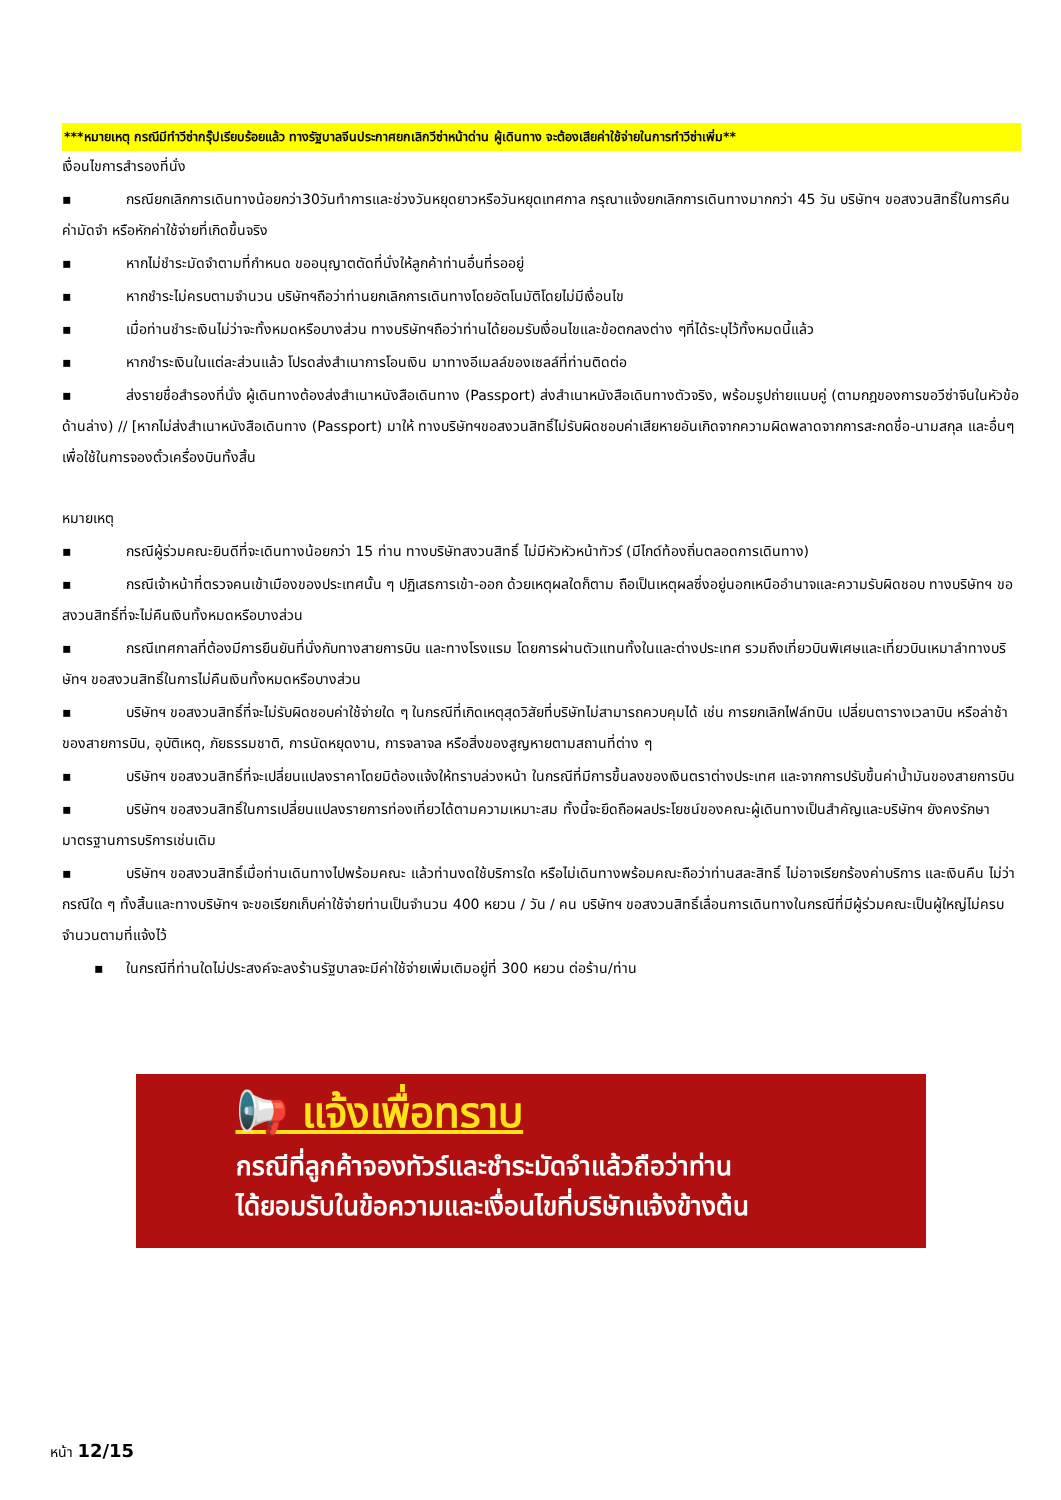***หมายเหตุ กรณีมีทำวีซ่ากรุ๊ปเรียบร้อยแล้ว ทางรัฐบาลจีนประกาศยกเลิกวีซ่าหน้าด่าน ผู้เดินทาง จะต้องเสียค่าใช้จ่ายในการทำวีซ่าเพิ่ม**
เงื่อนไขการสำรองที่นั่ง
▪ กรณียกเลิกการเดินทางน้อยกว่า30วันทำการและช่วงวันหยุดยาวหรือวันหยุดเทศกาล กรุณาแจ้งยกเลิกการเดินทางมากกว่า 45 วัน บริษัทฯ ขอสงวนสิทธิ์ในการคืนค่ามัดจำ หรือหักค่าใช้จ่ายที่เกิดขึ้นจริง
▪ หากไม่ชำระมัดจำตามที่กำหนด ขออนุญาตตัดที่นั่งให้ลูกค้าท่านอื่นที่รออยู่
▪ หากชำระไม่ครบตามจำนวน บริษัทฯถือว่าท่านยกเลิกการเดินทางโดยอัตโนมัติโดยไม่มีเงื่อนไข
▪ เมื่อท่านชำระเงินไม่ว่าจะทั้งหมดหรือบางส่วน ทางบริษัทฯถือว่าท่านได้ยอมรับเงื่อนไขและข้อตกลงต่าง ๆที่ได้ระบุไว้ทั้งหมดนี้แล้ว
▪ หากชำระเงินในแต่ละส่วนแล้ว โปรดส่งสำเนาการโอนเงิน มาทางอีเมลล์ของเซลล์ที่ท่านติดต่อ
▪ ส่งรายชื่อสำรองที่นั่ง ผู้เดินทางต้องส่งสำเนาหนังสือเดินทาง (Passport) ส่งสำเนาหนังสือเดินทางตัวจริง, พร้อมรูปถ่ายแนบคู่ (ตามกฎของการขอวีซ่าจีนในหัวข้อด้านล่าง) // [หากไม่ส่งสำเนาหนังสือเดินทาง (Passport) มาให้ ทางบริษัทฯขอสงวนสิทธิ์ไม่รับผิดชอบค่าเสียหายอันเกิดจากความผิดพลาดจากการสะกดชื่อ-นามสกุล และอื่นๆ เพื่อใช้ในการจองตั๋วเครื่องบินทั้งสิ้น
หมายเหตุ
▪ กรณีผู้ร่วมคณะยินดีที่จะเดินทางน้อยกว่า 15 ท่าน ทางบริษัทสงวนสิทธิ์ ไม่มีหัวหัวหน้าทัวร์ (มีไกด์ท้องถิ่นตลอดการเดินทาง)
▪ กรณีเจ้าหน้าที่ตรวจคนเข้าเมืองของประเทศนั้น ๆ ปฏิเสธการเข้า-ออก ด้วยเหตุผลใดก็ตาม ถือเป็นเหตุผลซึ่งอยู่นอกเหนืออำนาจและความรับผิดชอบ ทางบริษัทฯ ขอสงวนสิทธิ์ที่จะไม่คืนเงินทั้งหมดหรือบางส่วน
▪ กรณีเทศกาลที่ต้องมีการยืนยันที่นั่งกับทางสายการบิน และทางโรงแรม โดยการผ่านตัวแทนทั้งในและต่างประเทศ รวมถึงเที่ยวบินพิเศษและเที่ยวบินเหมาลำทางบริษัทฯ ขอสงวนสิทธิ์ในการไม่คืนเงินทั้งหมดหรือบางส่วน
▪ บริษัทฯ ขอสงวนสิทธิ์ที่จะไม่รับผิดชอบค่าใช้จ่ายใด ๆ ในกรณีที่เกิดเหตุสุดวิสัยที่บริษัทไม่สามารถควบคุมได้ เช่น การยกเลิกไฟล์ทบิน เปลี่ยนตารางเวลาบิน หรือล่าช้าของสายการบิน, อุบัติเหตุ, ภัยธรรมชาติ, การนัดหยุดงาน, การจลาจล หรือสิ่งของสูญหายตามสถานที่ต่าง ๆ
▪ บริษัทฯ ขอสงวนสิทธิ์ที่จะเปลี่ยนแปลงราคาโดยมิต้องแจ้งให้ทราบล่วงหน้า ในกรณีที่มีการขึ้นลงของเงินตราต่างประเทศ และจากการปรับขึ้นค่าน้ำมันของสายการบิน
▪ บริษัทฯ ขอสงวนสิทธิ์ในการเปลี่ยนแปลงรายการท่องเที่ยวได้ตามความเหมาะสม ทั้งนี้จะยึดถือผลประโยชน์ของคณะผู้เดินทางเป็นสำคัญและบริษัทฯ ยังคงรักษามาตรฐานการบริการเช่นเดิม
▪ บริษัทฯ ขอสงวนสิทธิ์เมื่อท่านเดินทางไปพร้อมคณะ แล้วท่านงดใช้บริการใด หรือไม่เดินทางพร้อมคณะถือว่าท่านสละสิทธิ์ ไม่อาจเรียกร้องค่าบริการ และเงินคืน ไม่ว่ากรณีใด ๆ ทั้งสิ้นและทางบริษัทฯ จะขอเรียกเก็บค่าใช้จ่ายท่านเป็นจำนวน 400 หยวน / วัน / คน บริษัทฯ ขอสงวนสิทธิ์เลื่อนการเดินทางในกรณีที่มีผู้ร่วมคณะเป็นผู้ใหญ่ไม่ครบจำนวนตามที่แจ้งไว้
▪ ในกรณีที่ท่านใดไม่ประสงค์จะลงร้านรัฐบาลจะมีค่าใช้จ่ายเพิ่มเติมอยู่ที่ 300 หยวน ต่อร้าน/ท่าน
📢 แจ้งเพื่อทราบ
กรณีที่ลูกค้าจองทัวร์และชำระมัดจำแล้วถือว่าท่าน
ได้ยอมรับในข้อความและเงื่อนไขที่บริษัทแจ้งข้างต้น
หน้า 12/15